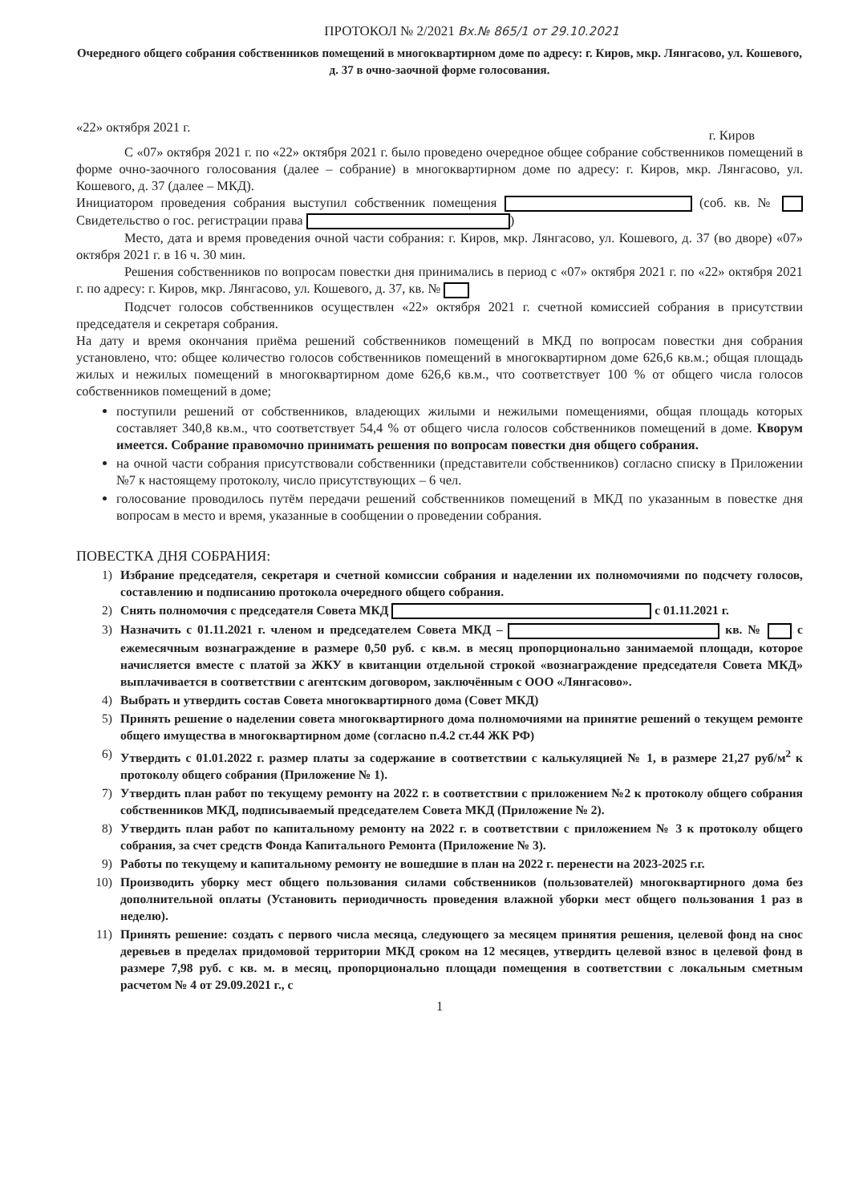ПРОТОКОЛ № 2/2021 Вх.№ 865/1 от 29.10.2021
Очередного общего собрания собственников помещений в многоквартирном доме по адресу: г. Киров, мкр. Лянгасово, ул. Кошевого, д. 37 в очно-заочной форме голосования.
«22» октября 2021 г. г. Киров
С «07» октября 2021 г. по «22» октября 2021 г. было проведено очередное общее собрание собственников помещений в форме очно-заочного голосования (далее – собрание) в многоквартирном доме по адресу: г. Киров, мкр. Лянгасово, ул. Кошевого, д. 37 (далее – МКД).
Инициатором проведения собрания выступил собственник помещения (соб. кв. № Свидетельство о гос. регистрации права )
Место, дата и время проведения очной части собрания: г. Киров, мкр. Лянгасово, ул. Кошевого, д. 37 (во дворе) «07» октября 2021 г. в 16 ч. 30 мин.
Решения собственников по вопросам повестки дня принимались в период с «07» октября 2021 г. по «22» октября 2021 г. по адресу: г. Киров, мкр. Лянгасово, ул. Кошевого, д. 37, кв. №
Подсчет голосов собственников осуществлен «22» октября 2021 г. счетной комиссией собрания в присутствии председателя и секретаря собрания.
На дату и время окончания приёма решений собственников помещений в МКД по вопросам повестки дня собрания установлено, что: общее количество голосов собственников помещений в многоквартирном доме 626,6 кв.м.; общая площадь жилых и нежилых помещений в многоквартирном доме 626,6 кв.м., что соответствует 100 % от общего числа голосов собственников помещений в доме;
поступили решений от собственников, владеющих жилыми и нежилыми помещениями, общая площадь которых составляет 340,8 кв.м., что соответствует 54,4 % от общего числа голосов собственников помещений в доме. Кворум имеется. Собрание правомочно принимать решения по вопросам повестки дня общего собрания.
на очной части собрания присутствовали собственники (представители собственников) согласно списку в Приложении №7 к настоящему протоколу, число присутствующих – 6 чел.
голосование проводилось путём передачи решений собственников помещений в МКД по указанным в повестке дня вопросам в место и время, указанные в сообщении о проведении собрания.
ПОВЕСТКА ДНЯ СОБРАНИЯ:
1) Избрание председателя, секретаря и счетной комиссии собрания и наделении их полномочиями по подсчету голосов, составлению и подписанию протокола очередного общего собрания.
2) Снять полномочия с председателя Совета МКД с 01.11.2021 г.
3) Назначить с 01.11.2021 г. членом и председателем Совета МКД – кв. № с ежемесячным вознаграждение в размере 0,50 руб. с кв.м. в месяц пропорционально занимаемой площади, которое начисляется вместе с платой за ЖКУ в квитанции отдельной строкой «вознаграждение председателя Совета МКД» выплачивается в соответствии с агентским договором, заключённым с ООО «Лянгасово».
4) Выбрать и утвердить состав Совета многоквартирного дома (Совет МКД)
5) Принять решение о наделении совета многоквартирного дома полномочиями на принятие решений о текущем ремонте общего имущества в многоквартирном доме (согласно п.4.2 ст.44 ЖК РФ)
6) Утвердить с 01.01.2022 г. размер платы за содержание в соответствии с калькуляцией № 1, в размере 21,27 руб/м<sup>2</sup> к протоколу общего собрания (Приложение № 1).
7) Утвердить план работ по текущему ремонту на 2022 г. в соответствии с приложением №2 к протоколу общего собрания собственников МКД, подписываемый председателем Совета МКД (Приложение № 2).
8) Утвердить план работ по капитальному ремонту на 2022 г. в соответствии с приложением № 3 к протоколу общего собрания, за счет средств Фонда Капитального Ремонта (Приложение № 3).
9) Работы по текущему и капитальному ремонту не вошедшие в план на 2022 г. перенести на 2023-2025 г.г.
10) Производить уборку мест общего пользования силами собственников (пользователей) многоквартирного дома без дополнительной оплаты (Установить периодичность проведения влажной уборки мест общего пользования 1 раз в неделю).
11) Принять решение: создать с первого числа месяца, следующего за месяцем принятия решения, целевой фонд на снос деревьев в пределах придомовой территории МКД сроком на 12 месяцев, утвердить целевой взнос в целевой фонд в размере 7,98 руб. с кв. м. в месяц, пропорционально площади помещения в соответствии с локальным сметным расчетом № 4 от 29.09.2021 г., с
1